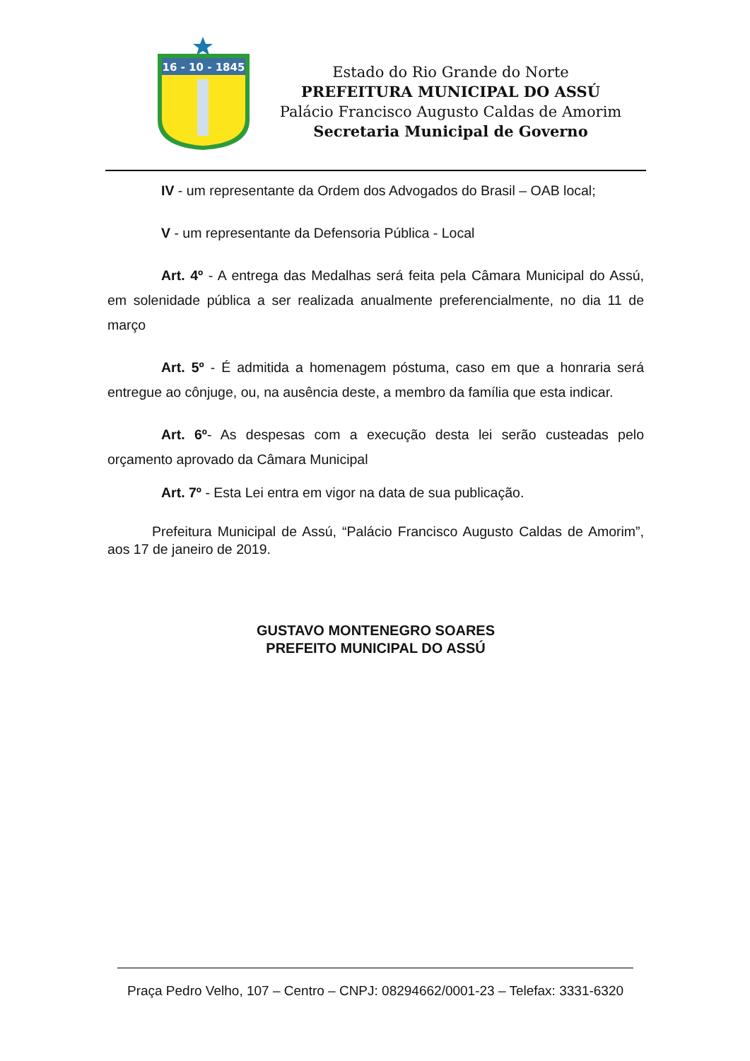16 - 10 - 1845
Estado do Rio Grande do Norte
PREFEITURA MUNICIPAL DO ASSÚ
Palácio Francisco Augusto Caldas de Amorim
Secretaria Municipal de Governo
IV - um representante da Ordem dos Advogados do Brasil – OAB local;
V - um representante da Defensoria Pública - Local
Art. 4º - A entrega das Medalhas será feita pela Câmara Municipal do Assú, em solenidade pública a ser realizada anualmente preferencialmente, no dia 11 de março
Art. 5º - É admitida a homenagem póstuma, caso em que a honraria será entregue ao cônjuge, ou, na ausência deste, a membro da família que esta indicar.
Art. 6º- As despesas com a execução desta lei serão custeadas pelo orçamento aprovado da Câmara Municipal
Art. 7º - Esta Lei entra em vigor na data de sua publicação.
Prefeitura Municipal de Assú, “Palácio Francisco Augusto Caldas de Amorim”, aos 17 de janeiro de 2019.
GUSTAVO MONTENEGRO SOARES
PREFEITO MUNICIPAL DO ASSÚ
Praça Pedro Velho, 107 – Centro – CNPJ: 08294662/0001-23 – Telefax: 3331-6320